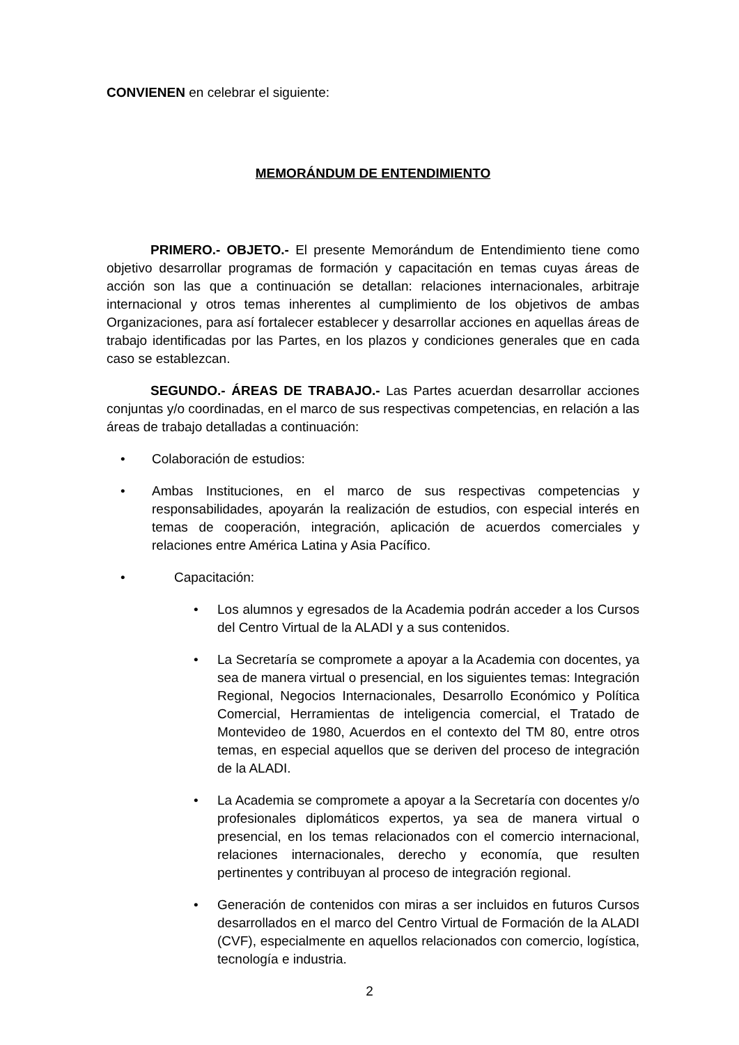CONVIENEN en celebrar el siguiente:
MEMORÁNDUM DE ENTENDIMIENTO
PRIMERO.- OBJETO.- El presente Memorándum de Entendimiento tiene como objetivo desarrollar programas de formación y capacitación en temas cuyas áreas de acción son las que a continuación se detallan: relaciones internacionales, arbitraje internacional y otros temas inherentes al cumplimiento de los objetivos de ambas Organizaciones, para así fortalecer establecer y desarrollar acciones en aquellas áreas de trabajo identificadas por las Partes, en los plazos y condiciones generales que en cada caso se establezcan.
SEGUNDO.- ÁREAS DE TRABAJO.- Las Partes acuerdan desarrollar acciones conjuntas y/o coordinadas, en el marco de sus respectivas competencias, en relación a las áreas de trabajo detalladas a continuación:
• Colaboración de estudios:
• Ambas Instituciones, en el marco de sus respectivas competencias y responsabilidades, apoyarán la realización de estudios, con especial interés en temas de cooperación, integración, aplicación de acuerdos comerciales y relaciones entre América Latina y Asia Pacífico.
• Capacitación:
• Los alumnos y egresados de la Academia podrán acceder a los Cursos del Centro Virtual de la ALADI y a sus contenidos.
• La Secretaría se compromete a apoyar a la Academia con docentes, ya sea de manera virtual o presencial, en los siguientes temas: Integración Regional, Negocios Internacionales, Desarrollo Económico y Política Comercial, Herramientas de inteligencia comercial, el Tratado de Montevideo de 1980, Acuerdos en el contexto del TM 80, entre otros temas, en especial aquellos que se deriven del proceso de integración de la ALADI.
• La Academia se compromete a apoyar a la Secretaría con docentes y/o profesionales diplomáticos expertos, ya sea de manera virtual o presencial, en los temas relacionados con el comercio internacional, relaciones internacionales, derecho y economía, que resulten pertinentes y contribuyan al proceso de integración regional.
• Generación de contenidos con miras a ser incluidos en futuros Cursos desarrollados en el marco del Centro Virtual de Formación de la ALADI (CVF), especialmente en aquellos relacionados con comercio, logística, tecnología e industria.
2